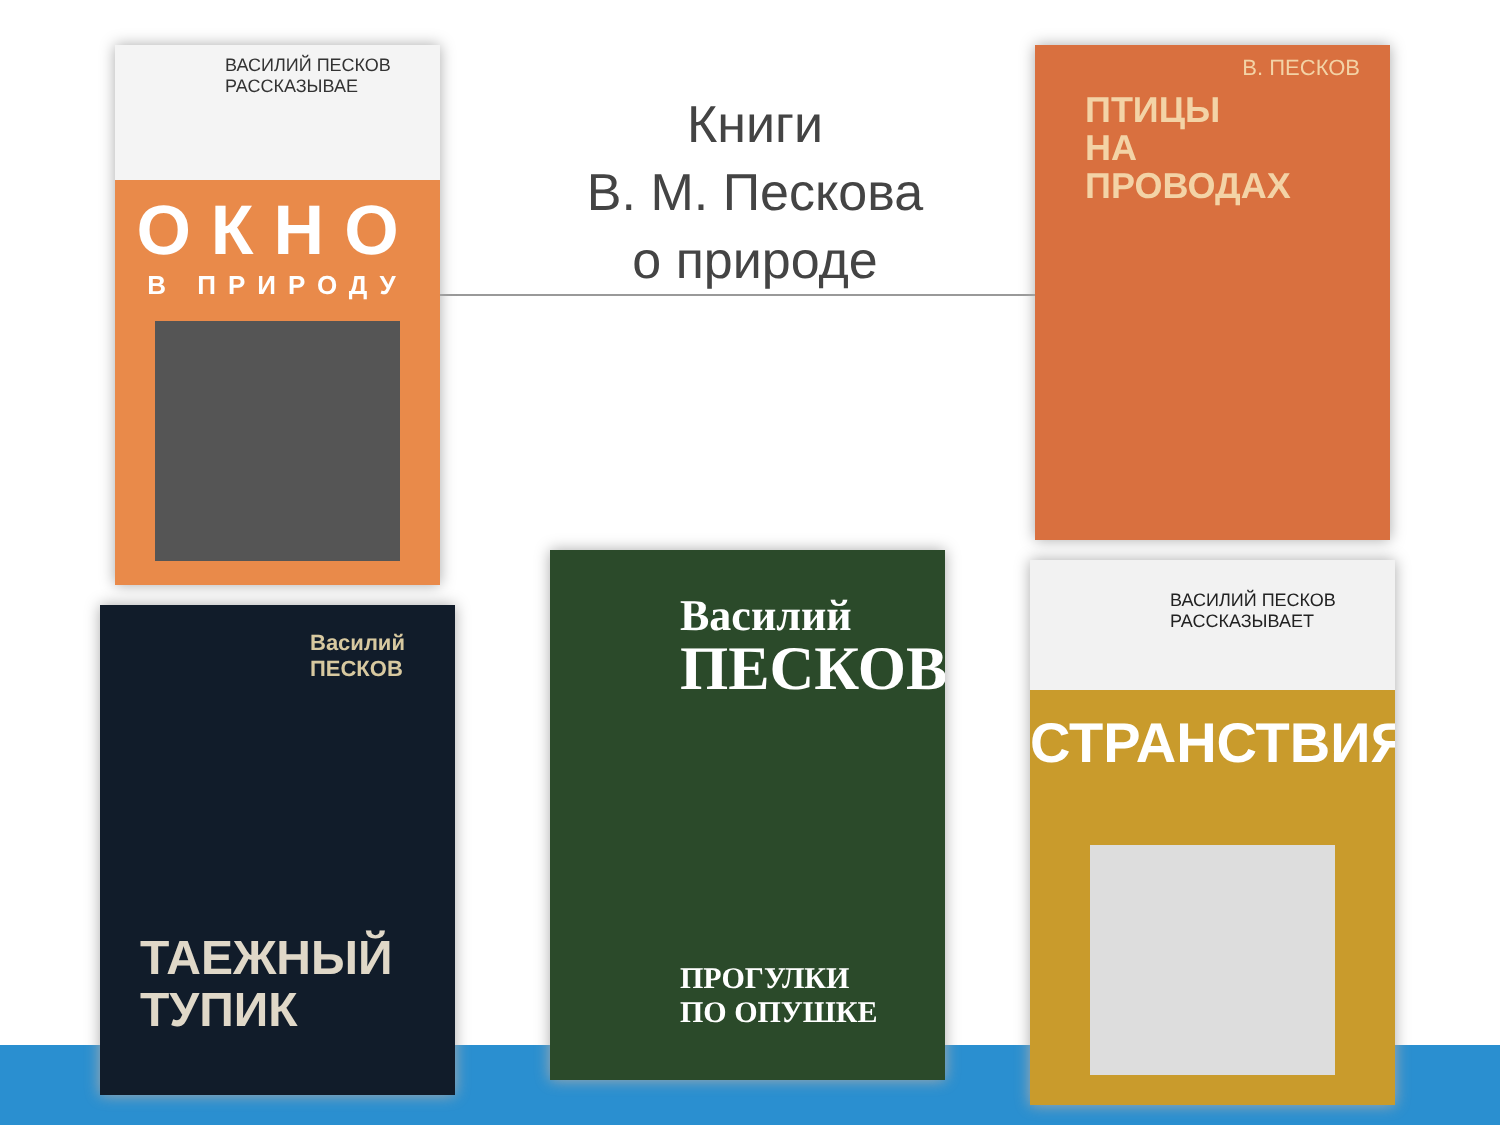ВАСИЛИЙ ПЕСКОВ
РАССКАЗЫВАЕ
ОКНО
В ПРИРОДУ
Книги
В. М. Пескова
о природе
В. ПЕСКОВ
ПТИЦЫ
НА
ПРОВОДАХ
Василий
ПЕСКОВ
ТАЕЖНЫЙ
ТУПИК
Василий
ПЕСКОВ
ПРОГУЛКИ
ПО ОПУШКЕ
ВАСИЛИЙ ПЕСКОВ
РАССКАЗЫВАЕТ
СТРАНСТВИЯ